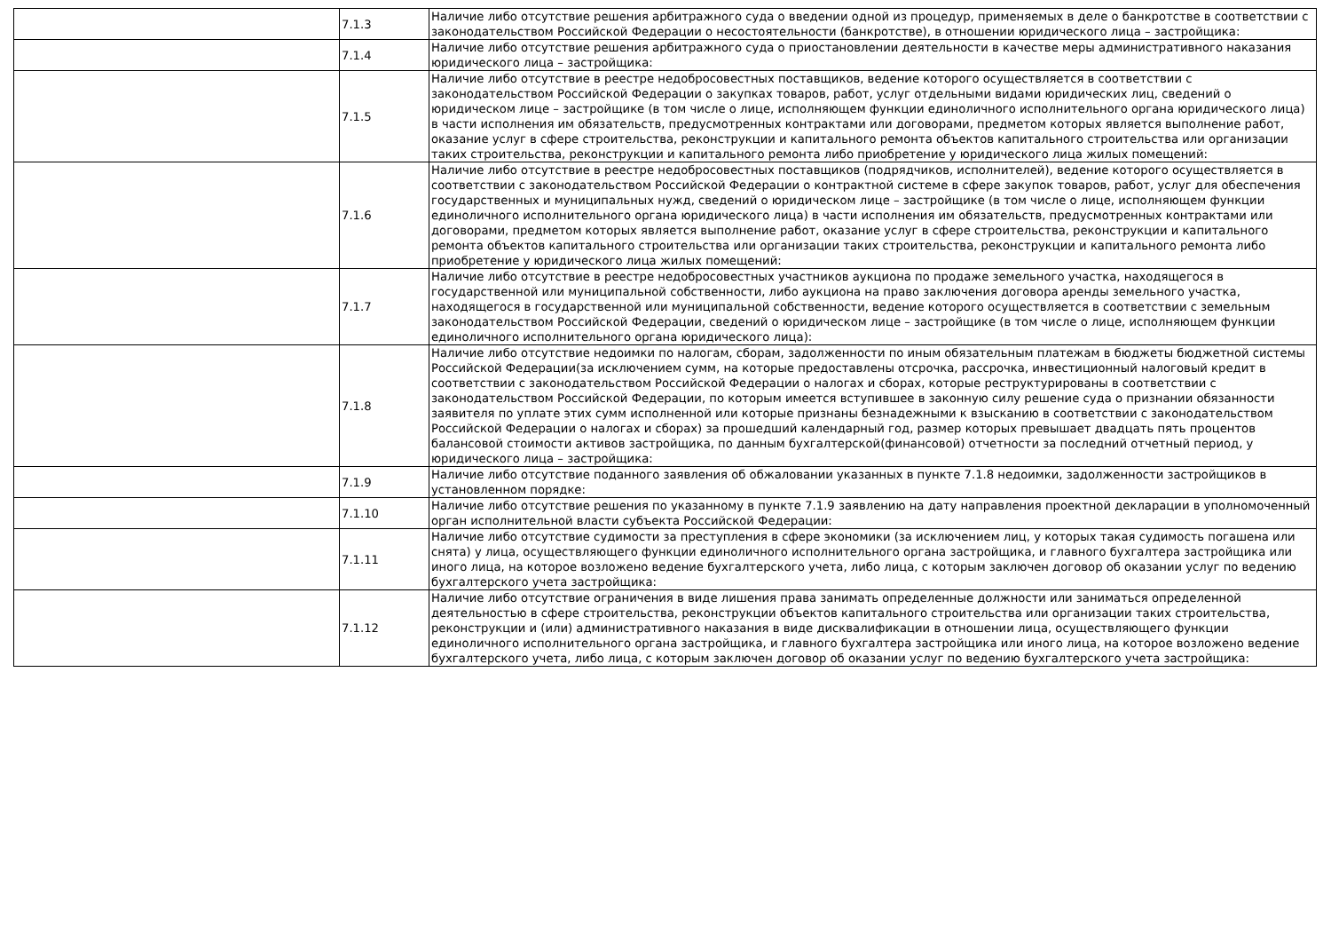| | 7.1.3 | Наличие либо отсутствие решения арбитражного суда о введении одной из процедур, применяемых в деле о банкротстве в соответствии с законодательством Российской Федерации о несостоятельности (банкротстве), в отношении юридического лица – застройщика: |
| | 7.1.4 | Наличие либо отсутствие решения арбитражного суда о приостановлении деятельности в качестве меры административного наказания юридического лица – застройщика: |
| | 7.1.5 | Наличие либо отсутствие в реестре недобросовестных поставщиков, ведение которого осуществляется в соответствии с законодательством Российской Федерации о закупках товаров, работ, услуг отдельными видами юридических лиц, сведений о юридическом лице – застройщике (в том числе о лице, исполняющем функции единоличного исполнительного органа юридического лица) в части исполнения им обязательств, предусмотренных контрактами или договорами, предметом которых является выполнение работ, оказание услуг в сфере строительства, реконструкции и капитального ремонта объектов капитального строительства или организации таких строительства, реконструкции и капитального ремонта либо приобретение у юридического лица жилых помещений: |
| | 7.1.6 | Наличие либо отсутствие в реестре недобросовестных поставщиков (подрядчиков, исполнителей), ведение которого осуществляется в соответствии с законодательством Российской Федерации о контрактной системе в сфере закупок товаров, работ, услуг для обеспечения государственных и муниципальных нужд, сведений о юридическом лице – застройщике (в том числе о лице, исполняющем функции единоличного исполнительного органа юридического лица) в части исполнения им обязательств, предусмотренных контрактами или договорами, предметом которых является выполнение работ, оказание услуг в сфере строительства, реконструкции и капитального ремонта объектов капитального строительства или организации таких строительства, реконструкции и капитального ремонта либо приобретение у юридического лица жилых помещений: |
| | 7.1.7 | Наличие либо отсутствие в реестре недобросовестных участников аукциона по продаже земельного участка, находящегося в государственной или муниципальной собственности, либо аукциона на право заключения договора аренды земельного участка, находящегося в государственной или муниципальной собственности, ведение которого осуществляется в соответствии с земельным законодательством Российской Федерации, сведений о юридическом лице – застройщике (в том числе о лице, исполняющем функции единоличного исполнительного органа юридического лица): |
| | 7.1.8 | Наличие либо отсутствие недоимки по налогам, сборам, задолженности по иным обязательным платежам в бюджеты бюджетной системы Российской Федерации(за исключением сумм, на которые предоставлены отсрочка, рассрочка, инвестиционный налоговый кредит в соответствии с законодательством Российской Федерации о налогах и сборах, которые реструктурированы в соответствии с законодательством Российской Федерации, по которым имеется вступившее в законную силу решение суда о признании обязанности заявителя по уплате этих сумм исполненной или которые признаны безнадежными к взысканию в соответствии с законодательством Российской Федерации о налогах и сборах) за прошедший календарный год, размер которых превышает двадцать пять процентов балансовой стоимости активов застройщика, по данным бухгалтерской(финансовой) отчетности за последний отчетный период, у юридического лица – застройщика: |
| | 7.1.9 | Наличие либо отсутствие поданного заявления об обжаловании указанных в пункте 7.1.8 недоимки, задолженности застройщиков в установленном порядке: |
| | 7.1.10 | Наличие либо отсутствие решения по указанному в пункте 7.1.9 заявлению на дату направления проектной декларации в уполномоченный орган исполнительной власти субъекта Российской Федерации: |
| | 7.1.11 | Наличие либо отсутствие судимости за преступления в сфере экономики (за исключением лиц, у которых такая судимость погашена или снята) у лица, осуществляющего функции единоличного исполнительного органа застройщика, и главного бухгалтера застройщика или иного лица, на которое возложено ведение бухгалтерского учета, либо лица, с которым заключен договор об оказании услуг по ведению бухгалтерского учета застройщика: |
| | 7.1.12 | Наличие либо отсутствие ограничения в виде лишения права занимать определенные должности или заниматься определенной деятельностью в сфере строительства, реконструкции объектов капитального строительства или организации таких строительства, реконструкции и (или) административного наказания в виде дисквалификации в отношении лица, осуществляющего функции единоличного исполнительного органа застройщика, и главного бухгалтера застройщика или иного лица, на которое возложено ведение бухгалтерского учета, либо лица, с которым заключен договор об оказании услуг по ведению бухгалтерского учета застройщика: |